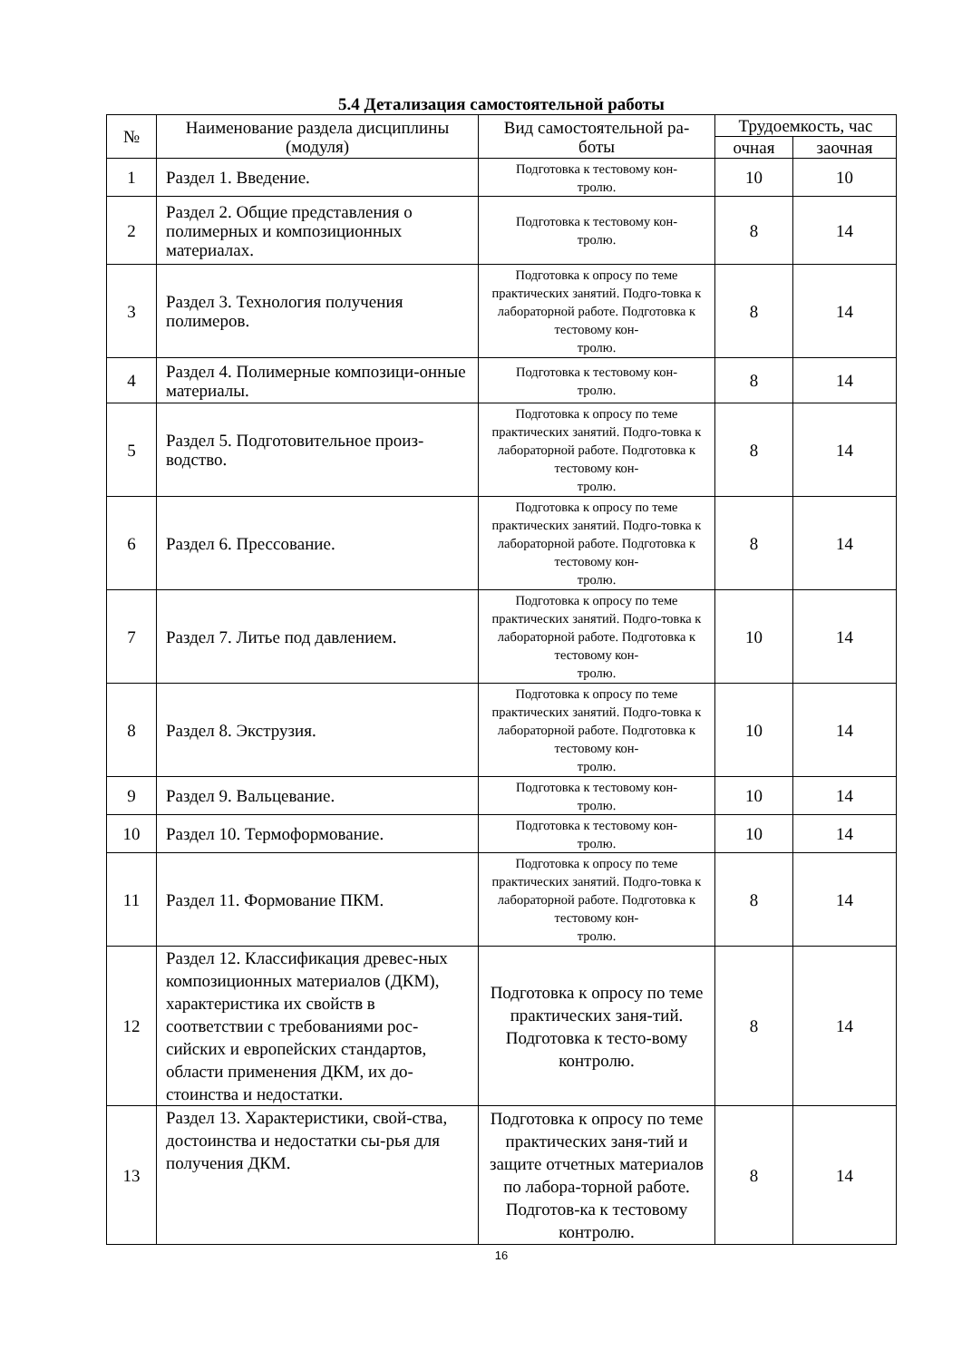5.4 Детализация самостоятельной работы
| № | Наименование раздела дисциплины (модуля) | Вид самостоятельной ра- боты | Трудоемкость, час | |
| --- | --- | --- | --- | --- |
| | | | очная | заочная |
| 1 | Раздел 1. Введение. | Подготовка к тестовому кон- тролю. | 10 | 10 |
| 2 | Раздел 2. Общие представления о полимерных и композиционных материалах. | Подготовка к тестовому кон- тролю. | 8 | 14 |
| 3 | Раздел 3. Технология получения полимеров. | Подготовка к опросу по теме практических занятий. Подго-товка к лабораторной работе. Подготовка к тестовому кон- тролю. | 8 | 14 |
| 4 | Раздел 4. Полимерные композици-онные материалы. | Подготовка к тестовому кон- тролю. | 8 | 14 |
| 5 | Раздел 5. Подготовительное произ-водство. | Подготовка к опросу по теме практических занятий. Подго-товка к лабораторной работе. Подготовка к тестовому кон- тролю. | 8 | 14 |
| 6 | Раздел 6. Прессование. | Подготовка к опросу по теме практических занятий. Подго-товка к лабораторной работе. Подготовка к тестовому кон- тролю. | 8 | 14 |
| 7 | Раздел 7. Литье под давлением. | Подготовка к опросу по теме практических занятий. Подго-товка к лабораторной работе. Подготовка к тестовому кон- тролю. | 10 | 14 |
| 8 | Раздел 8. Экструзия. | Подготовка к опросу по теме практических занятий. Подго-товка к лабораторной работе. Подготовка к тестовому кон- тролю. | 10 | 14 |
| 9 | Раздел 9. Вальцевание. | Подготовка к тестовому кон- тролю. | 10 | 14 |
| 10 | Раздел 10. Термоформование. | Подготовка к тестовому кон- тролю. | 10 | 14 |
| 11 | Раздел 11. Формование ПКМ. | Подготовка к опросу по теме практических занятий. Подго-товка к лабораторной работе. Подготовка к тестовому кон- тролю. | 8 | 14 |
| 12 | Раздел 12. Классификация древес-ных композиционных материалов (ДКМ), характеристика их свойств в соответствии с требованиями рос-сийских и европейских стандартов, области применения ДКМ, их до-стоинства и недостатки. | Подготовка к опросу по теме практических заня-тий. Подготовка к тесто-вому контролю. | 8 | 14 |
| 13 | Раздел 13. Характеристики, свой-ства, достоинства и недостатки сы-рья для получения ДКМ. | Подготовка к опросу по теме практических заня-тий и защите отчетных материалов по лабора-торной работе. Подготов-ка к тестовому контролю. | 8 | 14 |
16